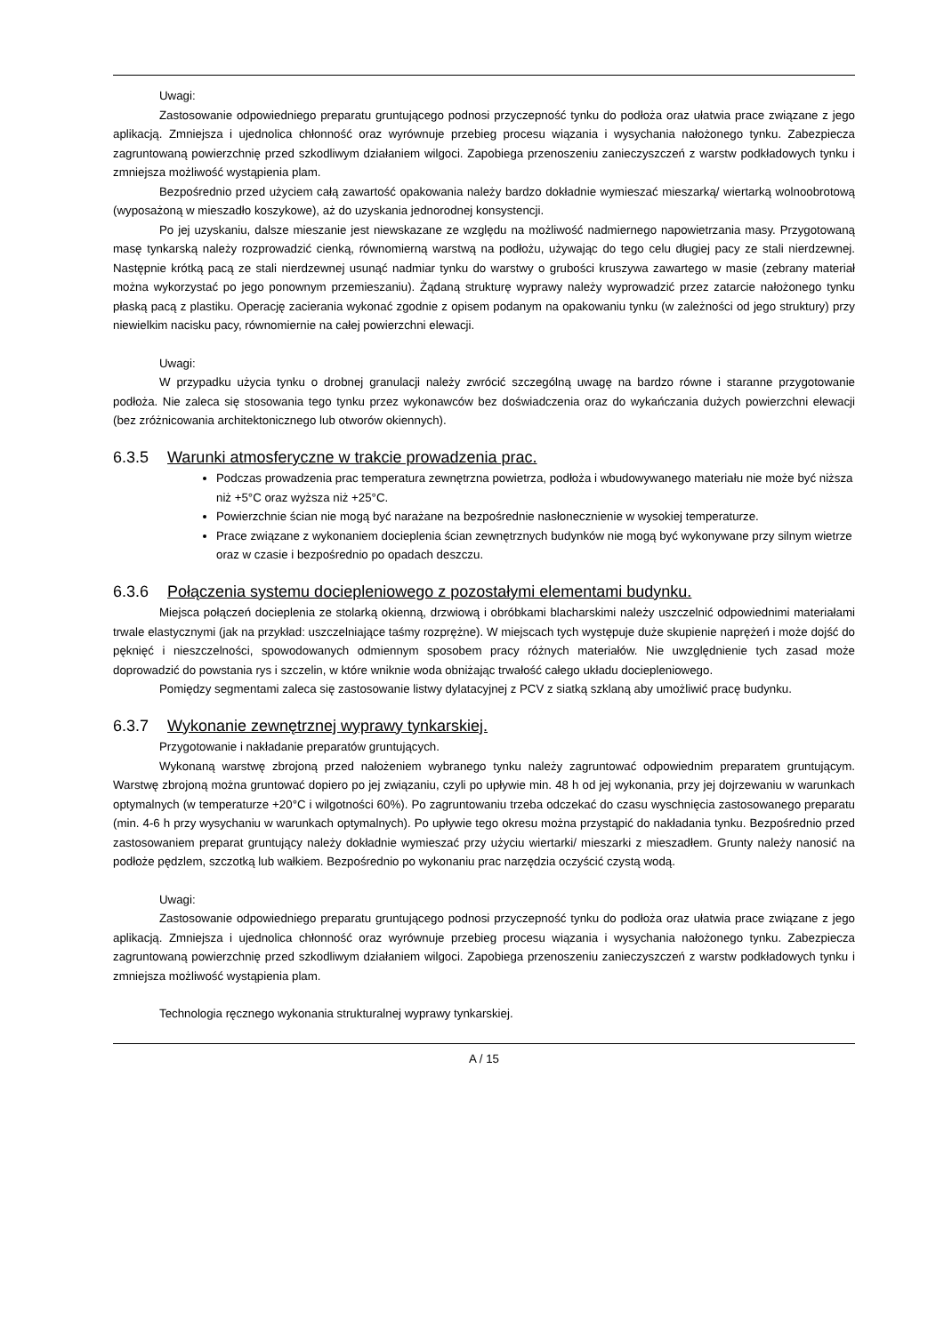Uwagi:
Zastosowanie odpowiedniego preparatu gruntującego podnosi przyczepność tynku do podłoża oraz ułatwia prace związane z jego aplikacją. Zmniejsza i ujednolica chłonność oraz wyrównuje przebieg procesu wiązania i wysychania nałożonego tynku. Zabezpiecza zagruntowaną powierzchnię przed szkodliwym działaniem wilgoci. Zapobiega przenoszeniu zanieczyszczeń z warstw podkładowych tynku i zmniejsza możliwość wystąpienia plam.
Bezpośrednio przed użyciem całą zawartość opakowania należy bardzo dokładnie wymieszać mieszarką/ wiertarką wolnoobrotową (wyposażoną w mieszadło koszykowe), aż do uzyskania jednorodnej konsystencji.
Po jej uzyskaniu, dalsze mieszanie jest niewskazane ze względu na możliwość nadmiernego napowietrzania masy. Przygotowaną masę tynkarską należy rozprowadzić cienką, równomierną warstwą na podłożu, używając do tego celu długiej pacy ze stali nierdzewnej. Następnie krótką pacą ze stali nierdzewnej usunąć nadmiar tynku do warstwy o grubości kruszywa zawartego w masie (zebrany materiał można wykorzystać po jego ponownym przemieszaniu). Żądaną strukturę wyprawy należy wyprowadzić przez zatarcie nałożonego tynku płaską pacą z plastiku. Operację zacierania wykonać zgodnie z opisem podanym na opakowaniu tynku (w zależności od jego struktury) przy niewielkim nacisku pacy, równomiernie na całej powierzchni elewacji.
Uwagi:
W przypadku użycia tynku o drobnej granulacji należy zwrócić szczególną uwagę na bardzo równe i staranne przygotowanie podłoża. Nie zaleca się stosowania tego tynku przez wykonawców bez doświadczenia oraz do wykańczania dużych powierzchni elewacji (bez zróżnicowania architektonicznego lub otworów okiennych).
6.3.5 Warunki atmosferyczne w trakcie prowadzenia prac.
Podczas prowadzenia prac temperatura zewnętrzna powietrza, podłoża i wbudowywanego materiału nie może być niższa niż +5°C oraz wyższa niż +25°C.
Powierzchnie ścian nie mogą być narażane na bezpośrednie nasłonecznienie w wysokiej temperaturze.
Prace związane z wykonaniem docieplenia ścian zewnętrznych budynków nie mogą być wykonywane przy silnym wietrze oraz w czasie i bezpośrednio po opadach deszczu.
6.3.6 Połączenia systemu dociepleniowego z pozostałymi elementami budynku.
Miejsca połączeń docieplenia ze stolarką okienną, drzwiową i obróbkami blacharskimi należy uszczelnić odpowiednimi materiałami trwale elastycznymi (jak na przykład: uszczelniające taśmy rozprężne). W miejscach tych występuje duże skupienie naprężeń i może dojść do pęknięć i nieszczelności, spowodowanych odmiennym sposobem pracy różnych materiałów. Nie uwzględnienie tych zasad może doprowadzić do powstania rys i szczelin, w które wniknie woda obniżając trwałość całego układu dociepleniowego.
Pomiędzy segmentami zaleca się zastosowanie listwy dylatacyjnej z PCV z siatką szklaną aby umożliwić pracę budynku.
6.3.7 Wykonanie zewnętrznej wyprawy tynkarskiej.
Przygotowanie i nakładanie preparatów gruntujących.
Wykonaną warstwę zbrojoną przed nałożeniem wybranego tynku należy zagruntować odpowiednim preparatem gruntującym. Warstwę zbrojoną można gruntować dopiero po jej związaniu, czyli po upływie min. 48 h od jej wykonania, przy jej dojrzewaniu w warunkach optymalnych (w temperaturze +20°C i wilgotności 60%). Po zagruntowaniu trzeba odczekać do czasu wyschnięcia zastosowanego preparatu (min. 4-6 h przy wysychaniu w warunkach optymalnych). Po upływie tego okresu można przystąpić do nakładania tynku. Bezpośrednio przed zastosowaniem preparat gruntujący należy dokładnie wymieszać przy użyciu wiertarki/ mieszarki z mieszadłem. Grunty należy nanosić na podłoże pędzlem, szczotką lub wałkiem. Bezpośrednio po wykonaniu prac narzędzia oczyścić czystą wodą.
Uwagi:
Zastosowanie odpowiedniego preparatu gruntującego podnosi przyczepność tynku do podłoża oraz ułatwia prace związane z jego aplikacją. Zmniejsza i ujednolica chłonność oraz wyrównuje przebieg procesu wiązania i wysychania nałożonego tynku. Zabezpiecza zagruntowaną powierzchnię przed szkodliwym działaniem wilgoci. Zapobiega przenoszeniu zanieczyszczeń z warstw podkładowych tynku i zmniejsza możliwość wystąpienia plam.
Technologia ręcznego wykonania strukturalnej wyprawy tynkarskiej.
A / 15